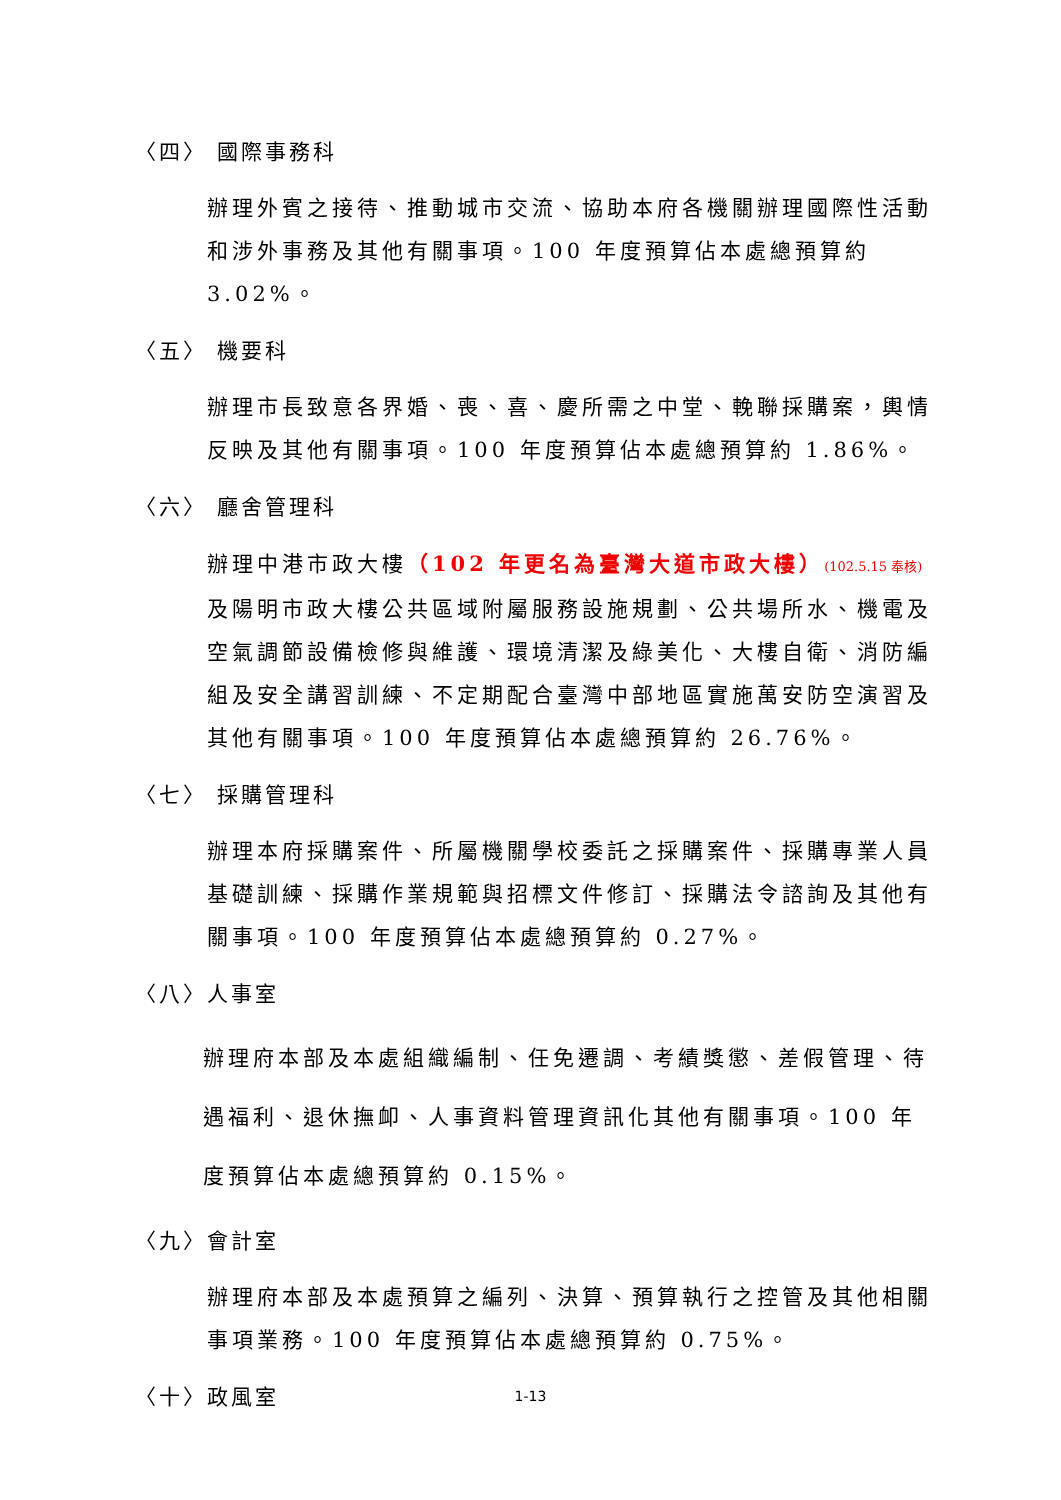〈四〉 國際事務科
辦理外賓之接待、推動城市交流、協助本府各機關辦理國際性活動和涉外事務及其他有關事項。100 年度預算佔本處總預算約 3.02%。
〈五〉 機要科
辦理市長致意各界婚、喪、喜、慶所需之中堂、輓聯採購案，輿情反映及其他有關事項。100 年度預算佔本處總預算約 1.86%。
〈六〉 廳舍管理科
辦理中港市政大樓（102 年更名為臺灣大道市政大樓）(102.5.15 奉核) 及陽明市政大樓公共區域附屬服務設施規劃、公共場所水、機電及空氣調節設備檢修與維護、環境清潔及綠美化、大樓自衛、消防編組及安全講習訓練、不定期配合臺灣中部地區實施萬安防空演習及其他有關事項。100 年度預算佔本處總預算約 26.76%。
〈七〉 採購管理科
辦理本府採購案件、所屬機關學校委託之採購案件、採購專業人員基礎訓練、採購作業規範與招標文件修訂、採購法令諮詢及其他有關事項。100 年度預算佔本處總預算約 0.27%。
〈八〉人事室
辦理府本部及本處組織編制、任免遷調、考績獎懲、差假管理、待遇福利、退休撫卹、人事資料管理資訊化其他有關事項。100 年度預算佔本處總預算約 0.15%。
〈九〉會計室
辦理府本部及本處預算之編列、決算、預算執行之控管及其他相關事項業務。100 年度預算佔本處總預算約 0.75%。
〈十〉政風室
1-13